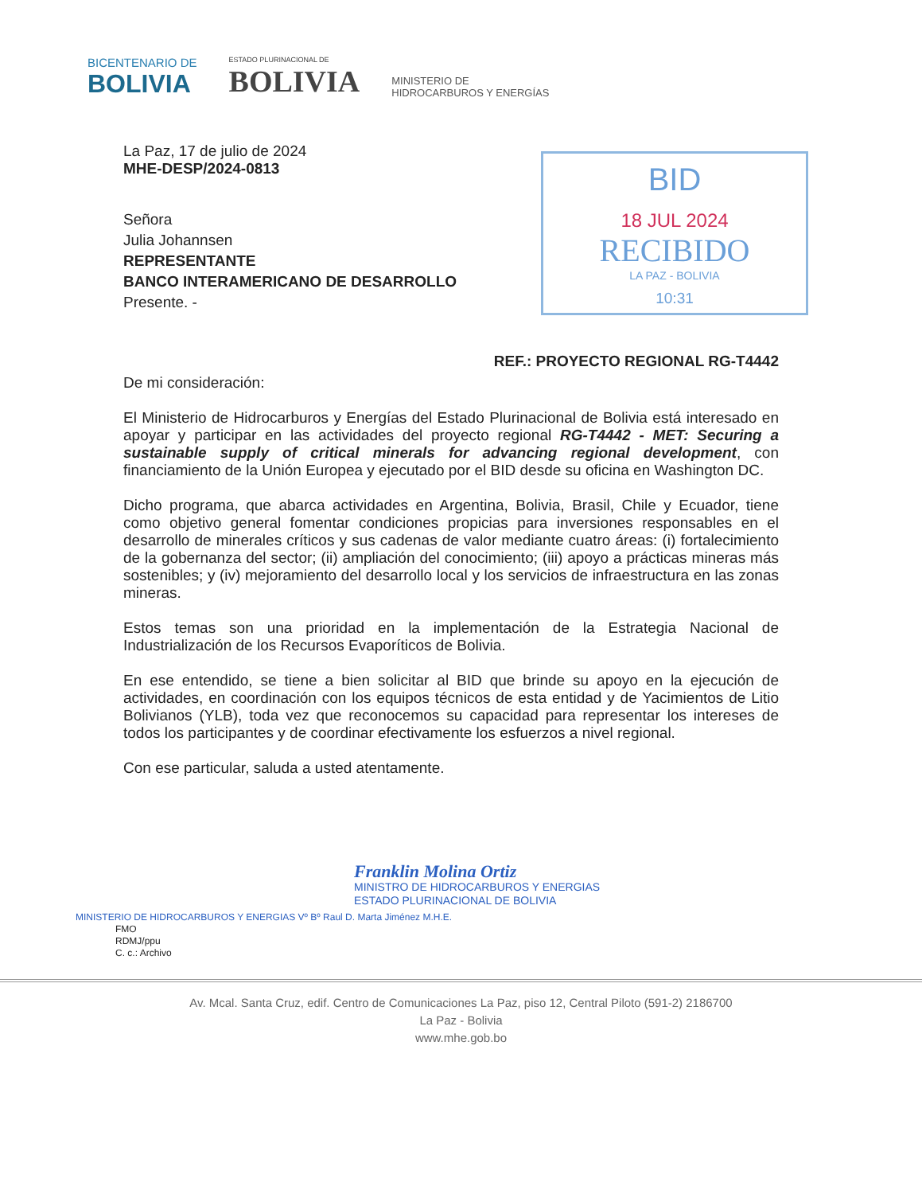BICENTENARIO DE
BOLIVIA
ESTADO PLURINACIONAL DE
BOLIVIA
MINISTERIO DE
HIDROCARBUROS Y ENERGÍAS
BID
18 JUL 2024
RECIBIDO
LA PAZ - BOLIVIA
10:31
La Paz, 17 de julio de 2024
MHE-DESP/2024-0813
Señora
Julia Johannsen
REPRESENTANTE
BANCO INTERAMERICANO DE DESARROLLO
Presente. -
REF.: PROYECTO REGIONAL RG-T4442
De mi consideración:
El Ministerio de Hidrocarburos y Energías del Estado Plurinacional de Bolivia está interesado en apoyar y participar en las actividades del proyecto regional RG-T4442 - MET: Securing a sustainable supply of critical minerals for advancing regional development, con financiamiento de la Unión Europea y ejecutado por el BID desde su oficina en Washington DC.
Dicho programa, que abarca actividades en Argentina, Bolivia, Brasil, Chile y Ecuador, tiene como objetivo general fomentar condiciones propicias para inversiones responsables en el desarrollo de minerales críticos y sus cadenas de valor mediante cuatro áreas: (i) fortalecimiento de la gobernanza del sector; (ii) ampliación del conocimiento; (iii) apoyo a prácticas mineras más sostenibles; y (iv) mejoramiento del desarrollo local y los servicios de infraestructura en las zonas mineras.
Estos temas son una prioridad en la implementación de la Estrategia Nacional de Industrialización de los Recursos Evaporíticos de Bolivia.
En ese entendido, se tiene a bien solicitar al BID que brinde su apoyo en la ejecución de actividades, en coordinación con los equipos técnicos de esta entidad y de Yacimientos de Litio Bolivianos (YLB), toda vez que reconocemos su capacidad para representar los intereses de todos los participantes y de coordinar efectivamente los esfuerzos a nivel regional.
Con ese particular, saluda a usted atentamente.
Franklin Molina Ortiz
MINISTRO DE HIDROCARBUROS Y ENERGIAS
ESTADO PLURINACIONAL DE BOLIVIA
MINISTERIO DE HIDROCARBUROS Y ENERGIAS Vº Bº Raul D. Marta Jiménez M.H.E.
FMO
RDMJ/ppu
C. c.: Archivo
Av. Mcal. Santa Cruz, edif. Centro de Comunicaciones La Paz, piso 12, Central Piloto (591-2) 2186700
La Paz - Bolivia
www.mhe.gob.bo